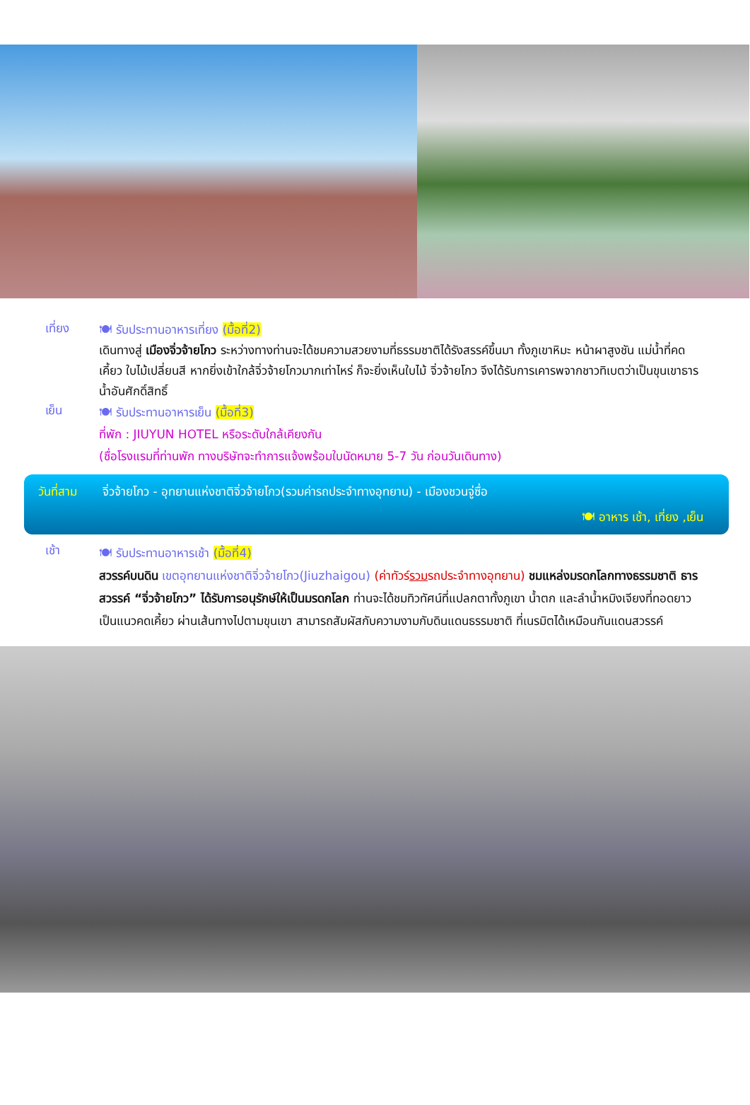เที่ยง
🍽 รับประทานอาหารเที่ยง (มื้อที่2)
เดินทางสู่ เมืองจิ่วจ้ายโกว ระหว่างทางท่านจะได้ชมความสวยงามที่ธรรมชาติได้รังสรรค์ขึ้นมา ทั้งภูเขาหิมะ หน้าผาสูงชัน แม่น้ำที่คดเคี้ยว ใบไม้เปลี่ยนสี หากยิ่งเข้าใกล้จิ่วจ้ายโกวมากเท่าไหร่ ก็จะยิ่งเห็นใบไม้ จิ่วจ้ายโกว จึงได้รับการเคารพจากชาวทิเบตว่าเป็นขุนเขาธารน้ำอันศักดิ์สิทธิ์
เย็น
🍽 รับประทานอาหารเย็น (มื้อที่3)
ที่พัก : JIUYUN HOTEL หรือระดับใกล้เคียงกัน
(ชื่อโรงแรมที่ท่านพัก ทางบริษัทจะทำการแจ้งพร้อมใบนัดหมาย 5-7 วัน ก่อนวันเดินทาง)
วันที่สาม จิ่วจ้ายโกว - อุทยานแห่งชาติจิ่วจ้ายโกว(รวมค่ารถประจำทางอุทยาน) - เมืองชวนจู่ซื่อ
🍽 อาหาร เช้า, เที่ยง ,เย็น
เช้า
🍽 รับประทานอาหารเช้า (มื้อที่4)
สวรรค์บนดิน เขตอุทยานแห่งชาติจิ่วจ้ายโกว(Jiuzhaigou) (ค่าทัวร์รวมรถประจำทางอุทยาน) ชมแหล่งมรดกโลกทางธรรมชาติ ธารสวรรค์ “จิ่วจ้ายโกว” ได้รับการอนุรักษ์ให้เป็นมรดกโลก ท่านจะได้ชมทิวทัศน์ที่แปลกตาทั้งภูเขา น้ำตก และลำน้ำหมิงเจียงที่ทอดยาวเป็นแนวคดเคี้ยว ผ่านเส้นทางไปตามขุนเขา สามารถสัมผัสกับความงามกับดินแดนธรรมชาติ ที่เนรมิตได้เหมือนกันแดนสวรรค์